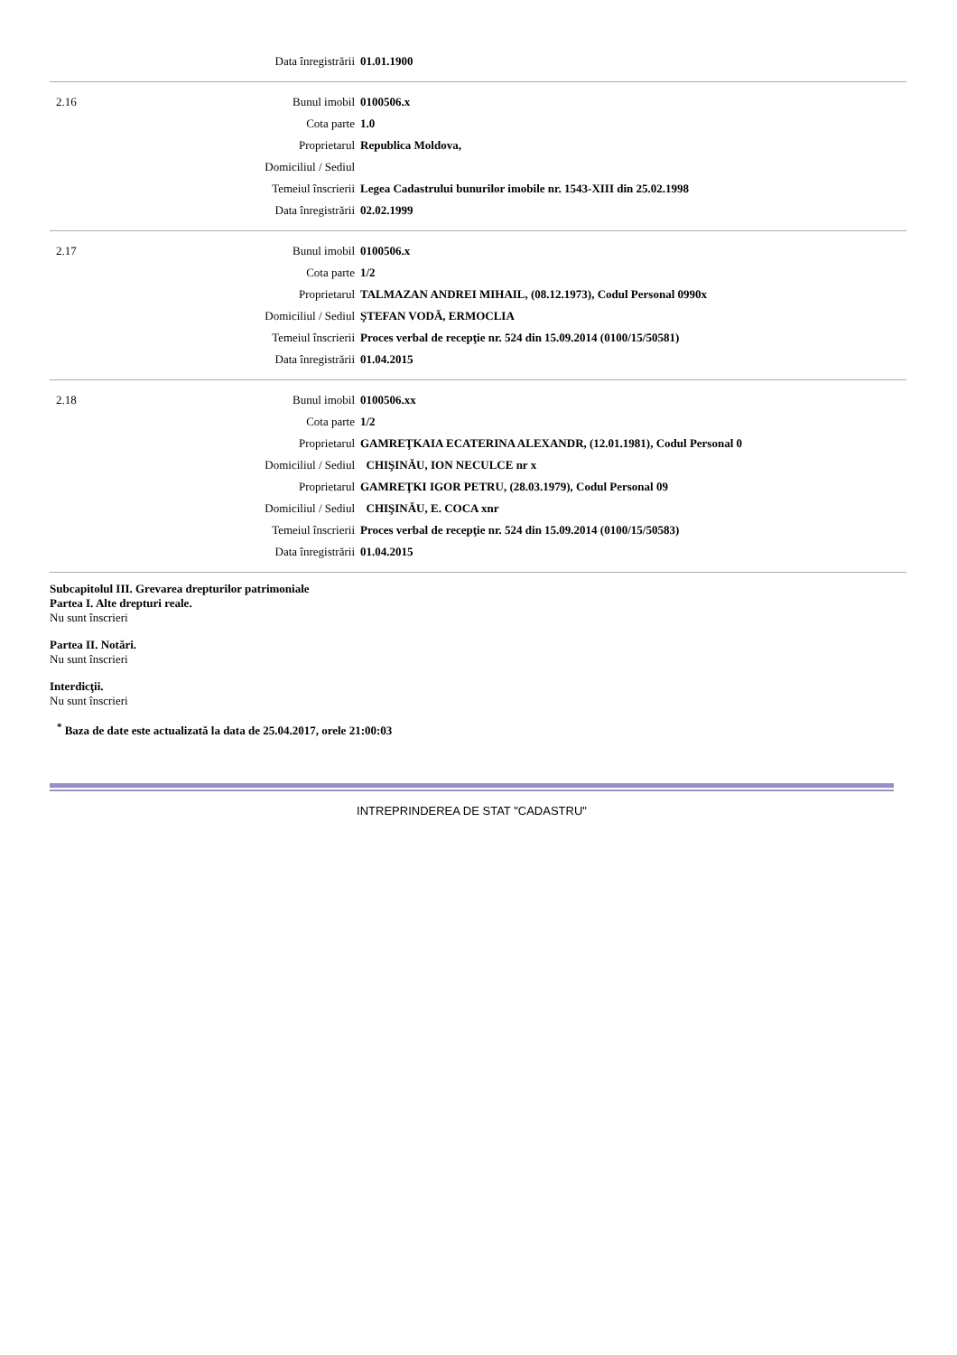| | Data înregistrării | 01.01.1900 |
| 2.16 | Bunul imobil | 0100506.x |
| | Cota parte | 1.0 |
| | Proprietarul | Republica Moldova, |
| | Domiciliul / Sediul | |
| | Temeiul înscrierii | Legea Cadastrului bunurilor imobile nr. 1543-XIII din 25.02.1998 |
| | Data înregistrării | 02.02.1999 |
| 2.17 | Bunul imobil | 0100506.x |
| | Cota parte | 1/2 |
| | Proprietarul | TALMAZAN ANDREI MIHAIL, (08.12.1973), Codul Personal 0990x |
| | Domiciliul / Sediul | ŞTEFAN VODĂ, ERMOCLIA |
| | Temeiul înscrierii | Proces verbal de recepţie nr. 524 din 15.09.2014 (0100/15/50581) |
| | Data înregistrării | 01.04.2015 |
| 2.18 | Bunul imobil | 0100506.xx |
| | Cota parte | 1/2 |
| | Proprietarul | GAMREŢKAIA ECATERINA ALEXANDR, (12.01.1981), Codul Personal 0 |
| | Domiciliul / Sediul | CHIŞINĂU, ION NECULCE nr x |
| | Proprietarul | GAMREŢKI IGOR PETRU, (28.03.1979), Codul Personal 09 |
| | Domiciliul / Sediul | CHIŞINĂU, E. COCA xnr |
| | Temeiul înscrierii | Proces verbal de recepţie nr. 524 din 15.09.2014 (0100/15/50583) |
| | Data înregistrării | 01.04.2015 |
Subcapitolul III. Grevarea drepturilor patrimoniale
Partea I. Alte drepturi reale.
Nu sunt înscrieri
Partea II. Notări.
Nu sunt înscrieri
Interdicţii.
Nu sunt înscrieri
<sup>*</sup> Baza de date este actualizată la data de 25.04.2017, orele 21:00:03
INTREPRINDEREA DE STAT "CADASTRU"